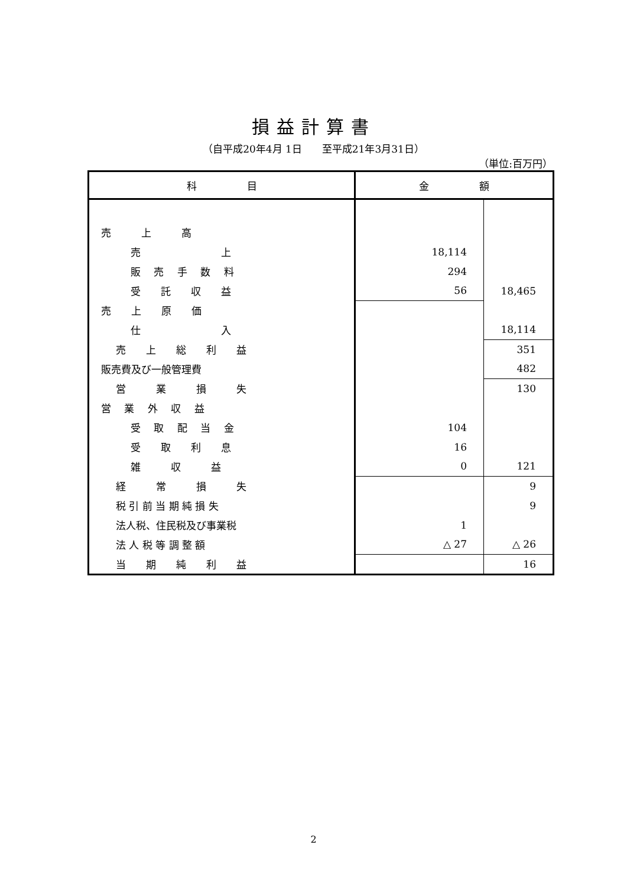損益計算書
（自平成20年4月 1日　　至平成21年3月31日）
（単位:百万円）
| 科 目 | 金 額 | |
| --- | --- | --- |
| 売 上 高 | | |
| 売 上 | 18,114 | |
| 販 売 手 数 料 | 294 | |
| 受 託 収 益 | 56 | 18,465 |
| 売 上 原 価 | | |
| 仕 入 | | 18,114 |
| 売 上 総 利 益 | | 351 |
| 販売費及び一般管理費 | | 482 |
| 営 業 損 失 | | 130 |
| 営 業 外 収 益 | | |
| 受 取 配 当 金 | 104 | |
| 受 取 利 息 | 16 | |
| 雑 収 益 | 0 | 121 |
| 経 常 損 失 | | 9 |
| 税 引 前 当 期 純 損 失 | | 9 |
| 法人税、住民税及び事業税 | 1 | |
| 法 人 税 等 調 整 額 | △ 27 | △ 26 |
| 当 期 純 利 益 | | 16 |
2